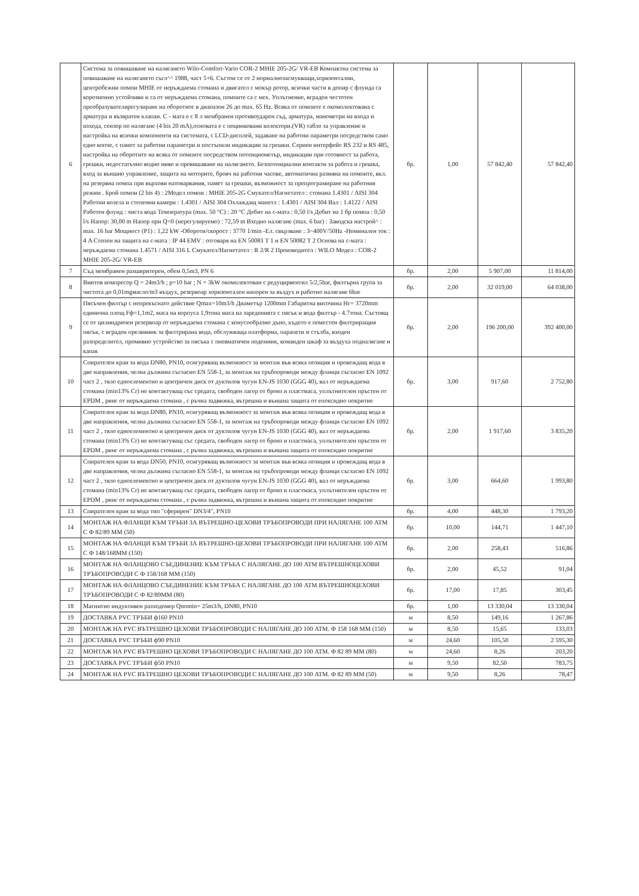| 6 | Система за повишаване на налягането Wilo-Comfort-Vario COR-2 MHIE 205-2G/ VR-EB Компактна система за повишаване на налягането съгл^^ 1988, част 5+6. Състои се от 2 нормалнозасмукващи,хоризонтални, центробежни помпи MHIE от неръждаема стомана и двигател с мокър ротор, всички части в допир с флуида са корозионно устойчиви и са от неръждаема стомана, помпите са с мех. Уплътнение, вграден честотен преобразувателирегулиране на оборотите в диапазон 26 до max. 65 Hz. Всяка от помпите е окомплектована с арматура и възвратен клапан. С - мата е с 8 л мембранен противоударен съд, арматура, манометри на входа и изхода, сензор по налягане (4 bis 20 mA),основата е с поцинковани колектори.(VR) табло за управление и настройка на всички компоненти на системата, с LCD-дисплей, задаване на работни параметри посредством само едно копче, с памет за работни параметри и постъпили индикации за грешки. Сериен интерфейс RS 232 и RS 485, настройка на оборотите на всяка от помпите посредством потенциометър, индикации при готовност за работа, грешки, недостатъчно водно ниво и превишаване на налягането. Безпотенциални контакти за работа и грешка, вход за външно управление, защита на моторите, брояч на работни часове, автоматична размяна на помпите, вкл. на резервна помпа при върхови натоварвания, памет за грешки, възможност за препрограмиране на работния режим . Брой помпи (2 bis 4) : 2Модел помпи : MHIE 205-2G Смукател/Нагнетател : стомана 1.4301 / AISI 304 Работни колела и степенни камери : 1.4301 / AISI 304 Охлаждащ манетл : 1.4301 / AISI 304 Вал : 1.4122 / AISI Работен флуид : чиста вода Температура (max. 50 °C) : 20 °C Дебит на с-мата : 0,50 l/s Дебит на 1 бр помпа : 0,50 l/s Напор: 30,00 m Напор при Q=0 (нерегулируемо) : 72,59 m Входно налягане (max. 6 bar) : Заводска настрой^ : max. 16 bar Мощност (P1) : 1,22 kW -Обороти/скорост : 3770 1/min -Ел. свързване : 3~400V/50Hz -Номинален ток : 4 A Степен на защита на с-мата : IP 44 EMV : отговаря на EN 50081 T 1 и EN 50082 T 2 Основа на с-мата : неръждаема стомана 1.4571 / AISI 316 L Смукател/Нагнетател : R 2/R 2 Производител : WILO Модел : COR-2 MHIE 205-2G/ VR-EB | бр. | 1,00 | 57 842,40 | 57 842,40 |
| 7 | Съд мембранен разширитерен, обем 0,5m3, PN 6 | бр. | 2,00 | 5 907,00 | 11 814,00 |
| 8 | Винтов компресор Q = 24m3/h ; p=10 bar ; N = 3kW окомплектован с редуцирвентил 5/2,5bar, филтърна група за чистота до 0,01mgмасло/m3 въздух, резервоар хоризонтален напорен за въздух и работно налягане 6bar | бр. | 2,00 | 32 019,00 | 64 038,00 |
| 9 | Пясъчен филтър с непрекъснато действие Qmax=10m3/h Диаметър 1200mm Габаритна височина Hг= 3720mm единична площ Fф=1,1m2, маса на корпуса 1,9тона маса на зареденията с пясък и вода филтър - 4.7тона. Състоящ се от цилиндричен резервоар от неръждаема стомана с конусообразно дъно, където е поместен филтриращия пясък, с вграден преливник за филтрирана вода, обслужваща платформа, парапети и стълба, входен разпределител, промивно устройство за пясъка с пневматичен подемник, команден шкаф за въздуха подналягане и капак | бр. | 2,00 | 196 200,00 | 392 400,00 |
| 10 | Спирателен кран за вода DN80, PN10, осигуряващ възможност за монтаж във всяка позиция и провеждащ вода в две направления, челна дължина съгласно EN 558-1, за монтаж на тръбопроводи между фланци съгласно EN 1092 част 2 , тяло едноелементно и центричен диск от дуктилов чугун EN-JS 1030 (GGG 40), вал от неръждаема стомана (min13% Cr) не контактуващ със средата, свободен лагер от бронз и пластмаса, уплътнителен пръстен от EPDM , ринг от неръждаема стомана , с ръчна задвижка, вътрешна и външна защита от епоксидно покритие | бр. | 3,00 | 917,60 | 2 752,80 |
| 11 | Спирателен кран за вода DN80, PN10, осигуряващ възможност за монтаж във всяка позиция и провеждащ вода в две направления, челна дължина съгласно EN 558-1, за монтаж на тръбопроводи между фланци съгласно EN 1092 част 2 , тяло едноелементно и центричен диск от дуктилов чугун EN-JS 1030 (GGG 40), вал от неръждаема стомана (min13% Cr) не контактуващ със средата, свободен лагер от бронз и пластмаса, уплътнителен пръстен от EPDM , ринг от неръждаема стомана , с ръчна задвижка, вътрешна и външна защита от епоксидно покритие | бр. | 2,00 | 1 917,60 | 3 835,20 |
| 12 | Спирателен кран за вода DN50, PN10, осигуряващ възможност за монтаж във всяка позиция и провеждащ вода в две направления, челна дължина съгласно EN 558-1, за монтаж на тръбопроводи между фланци съгласно EN 1092 част 2 , тяло едноелементно и центричен диск от дуктилов чугун EN-JS 1030 (GGG 40), вал от неръждаема стомана (min13% Cr) не контактуващ със средата, свободен лагер от бронз и пластмаса, уплътнителен пръстен от EPDM , ринг от неръждаема стомана , с ръчна задвижка, вътрешна и външна защита от епоксидно покритие | бр. | 3,00 | 664,60 | 1 993,80 |
| 13 | Спирателен кран за вода тип "сферирен" DN3/4", PN10 | бр. | 4,00 | 448,30 | 1 793,20 |
| 14 | МОНТАЖ НА ФЛАНЦИ КЪМ ТРЪБИ ЗА ВЪТРЕШНО-ЦЕХОВИ ТРЪБОПРОВОДИ ПРИ НАЛЯГАНЕ 100 АТМ С Ф 82/89 ММ (50) | бр. | 10,00 | 144,71 | 1 447,10 |
| 15 | МОНТАЖ НА ФЛАНЦИ КЪМ ТРЪБИ ЗА ВЪТРЕШНО-ЦЕХОВИ ТРЪБОПРОВОДИ ПРИ НАЛЯГАНЕ 100 АТМ С Ф 148/168ММ (150) | бр. | 2,00 | 258,43 | 516,86 |
| 16 | МОНТАЖ НА ФЛАНЦОВО СЪЕДИНЕНИЕ КЪМ ТРЪБА С НАЛЯГАНЕ ДО 100 АТМ ВЪТРЕШНОЦЕХОВИ ТРЪБОПРОВОДИ С Ф 158/168 ММ (150) | бр. | 2,00 | 45,52 | 91,04 |
| 17 | МОНТАЖ НА ФЛАНЦОВО СЪЕДИНЕНИЕ КЪМ ТРЪБА С НАЛЯГАНЕ ДО 100 АТМ ВЪТРЕШНОЦЕХОВИ ТРЪБОПРОВОДИ С Ф 82/89ММ (80) | бр. | 17,00 | 17,85 | 303,45 |
| 18 | Магнитно индуктивен разходомер Qnomin= 25m3/h, DN80, PN10 | бр. | 1,00 | 13 330,04 | 13 330,04 |
| 19 | ДОСТАВКА PVC ТРЪБИ ф160 PN10 | м | 8,50 | 149,16 | 1 267,86 |
| 20 | МОНТАЖ НА PVC ВЪТРЕШНО ЦЕХОВИ ТРЪБОПРОВОДИ С НАЛЯГАНЕ ДО 100 АТМ. Ф 158 168 ММ (150) | м | 8,50 | 15,65 | 133,03 |
| 21 | ДОСТАВКА PVC ТРЪБИ ф90 PN10 | м | 24,60 | 105,50 | 2 595,30 |
| 22 | МОНТАЖ НА PVC ВЪТРЕШНО ЦЕХОВИ ТРЪБОПРОВОДИ С НАЛЯГАНЕ ДО 100 АТМ. Ф 82 89 ММ (80) | м | 24,60 | 8,26 | 203,20 |
| 23 | ДОСТАВКА PVC ТРЪБИ ф50 PN10 | м | 9,50 | 82,50 | 783,75 |
| 24 | МОНТАЖ НА PVC ВЪТРЕШНО ЦЕХОВИ ТРЪБОПРОВОДИ С НАЛЯГАНЕ ДО 100 АТМ. Ф 82 89 ММ (50) | м | 9,50 | 8,26 | 78,47 |